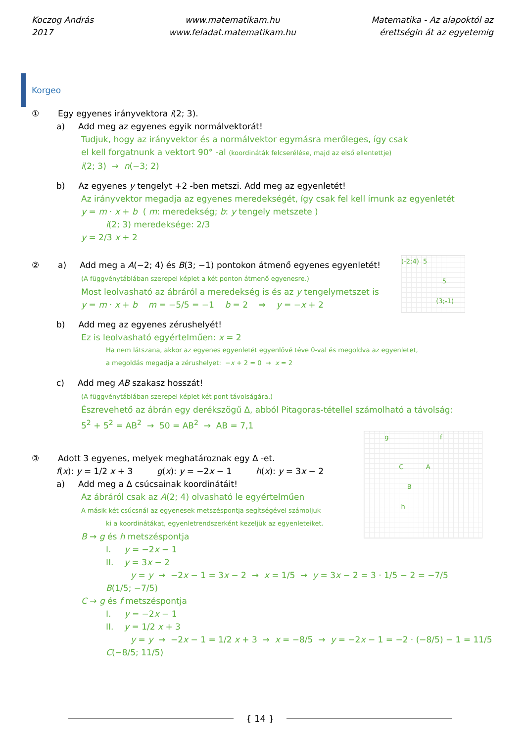Koczog András
2017
www.matematikam.hu
www.feladat.matematikam.hu
Matematika - Az alapoktól az
érettségin át az egyetemig
Korgeo
① Egy egyenes irányvektora i(2; 3).
a) Add meg az egyenes egyik normálvektorát!
Tudjuk, hogy az irányvektor és a normálvektor egymásra merőleges, így csak
el kell forgatnunk a vektort 90° -al (koordináták felcserélése, majd az első ellentettje)
i(2; 3) → n(−3; 2)
b) Az egyenes y tengelyt +2 -ben metszi. Add meg az egyenletét!
Az irányvektor megadja az egyenes meredekségét, így csak fel kell írnunk az egyenletét
y = m · x + b ( m: meredekség; b: y tengely metszete )
i(2; 3) meredeksége: 2/3
y = 2/3 x + 2
(-2;4) 5
5
(3;-1)
② a) Add meg a A(−2; 4) és B(3; −1) pontokon átmenő egyenes egyenletét!
(A függvénytáblában szerepel képlet a két ponton átmenő egyenesre.)
Most leolvasható az ábráról a meredekség is és az y tengelymetszet is
y = m · x + b m = −5/5 = −1 b = 2 ⇒ y = −x + 2
b) Add meg az egyenes zérushelyét!
Ez is leolvasható egyértelműen: x = 2
Ha nem látszana, akkor az egyenes egyenletét egyenlővé téve 0-val és megoldva az egyenletet,
a megoldás megadja a zérushelyet: −x + 2 = 0 → x = 2
c) Add meg AB szakasz hosszát!
(A függvénytáblában szerepel képlet két pont távolságára.)
Észrevehető az ábrán egy derékszögű Δ, abból Pitagoras-tétellel számolható a távolság:
5<sup>2</sup> + 5<sup>2</sup> = AB<sup>2</sup> → 50 = AB<sup>2</sup> → AB = 7,1
g f
C A
B
h
③ Adott 3 egyenes, melyek meghatároznak egy Δ -et.
f(x): y = 1/2 x + 3 g(x): y = −2x − 1 h(x): y = 3x − 2
a) Add meg a Δ csúcsainak koordinátáit!
Az ábráról csak az A(2; 4) olvasható le egyértelműen
A másik két csúcsnál az egyenesek metszéspontja segítségével számoljuk
ki a koordinátákat, egyenletrendszerként kezeljük az egyenleteiket.
B → g és h metszéspontja
I. y = −2x − 1
II. y = 3x − 2
y = y → −2x − 1 = 3x − 2 → x = 1/5 → y = 3x − 2 = 3 · 1/5 − 2 = −7/5
B(1/5; −7/5)
C → g és f metszéspontja
I. y = −2x − 1
II. y = 1/2 x + 3
y = y → −2x − 1 = 1/2 x + 3 → x = −8/5 → y = −2x − 1 = −2 · (−8/5) − 1 = 11/5
C(−8/5; 11/5)
{ 14 }